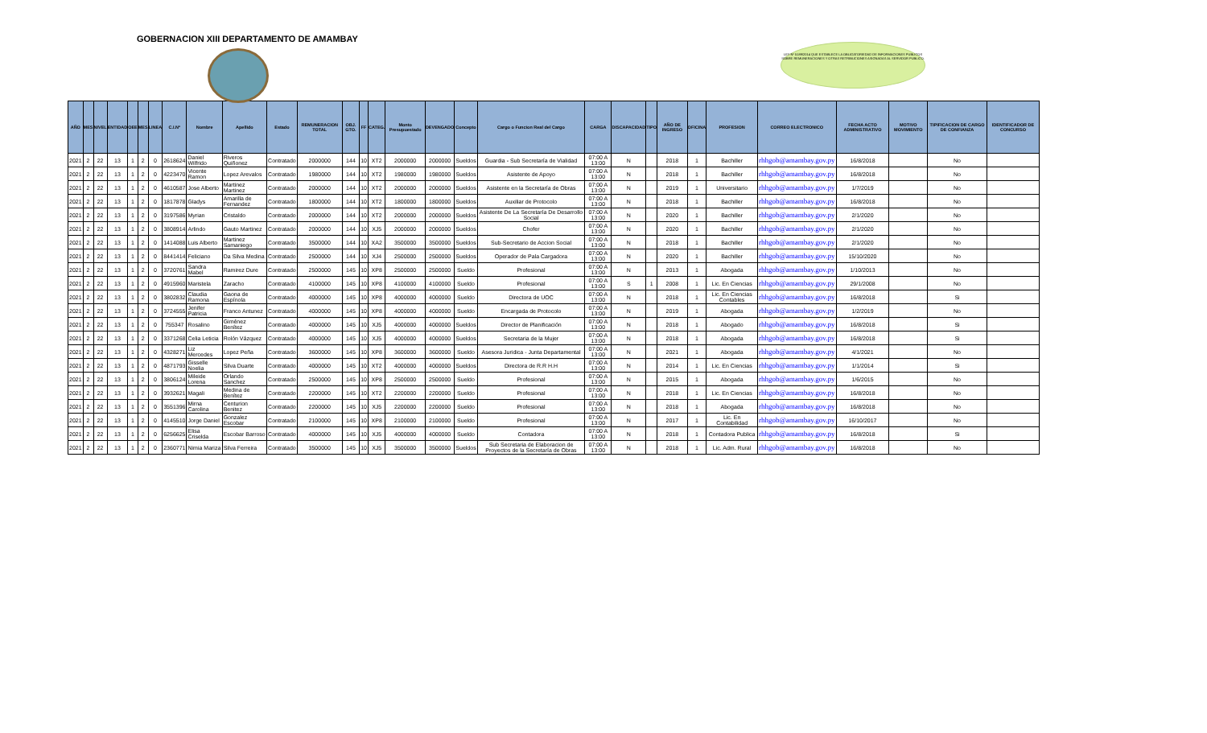GOBERNACION XIII DEPARTAMENTO DE AMAMBAY
LEY Nº 5189/2014 QUE ESTABLECE LA OBLIGATORIEDAD DE INFORMACIONES PUBLICOS SOBRE REMUNERACIONES Y OTRAS RETRIBUCIONES ASIGNADAS AL SERVIDOR PUBLICO.
| AÑO | MES | NIVEL | ENTIDAD | OEE | MES | LINEA | C.I.Nº | Nombre | Apellido | Estado | REMUNERACION TOTAL | OBJ. GTO. | FF | CATEG. | Monto Presupuestado | DEVENGADO | Concepto | Cargo o Funcion Real del Cargo | CARGA | DISCAPACIDAD | TIPO | AÑO DE INGRESO | OFICINA | PROFESION | CORREO ELECTRONICO | FECHA ACTO ADMINISTRATIVO | MOTIVO MOVIMIENTO | TIPIFICACION DE CARGO DE CONFIANZA | IDENTIFICADOR DE CONCURSO |
| --- | --- | --- | --- | --- | --- | --- | --- | --- | --- | --- | --- | --- | --- | --- | --- | --- | --- | --- | --- | --- | --- | --- | --- | --- | --- | --- | --- | --- | --- |
| 2021 | 2 | 22 | 13 | 1 | 2 | 0 | 2618624 | Daniel Wilfrido | Riveros Quiñonez | Contratado | 2000000 | 144 | 10 | XT2 | 2000000 | 2000000 | Sueldos | Guardia - Sub Secretaría de Vialidad | 07:00 A 13:00 | N | | 2018 | 1 | Bachiller | rhhgob@amambay.gov.py | 16/8/2018 | | No | |
| 2021 | 2 | 22 | 13 | 1 | 2 | 0 | 4223470 | Vicente Ramon | Lopez Arevalos | Contratado | 1980000 | 144 | 10 | XT2 | 1980000 | 1980000 | Sueldos | Asistente de Apoyo | 07:00 A 13:00 | N | | 2018 | 1 | Bachiller | rhhgob@amambay.gov.py | 16/8/2018 | | No | |
| 2021 | 2 | 22 | 13 | 1 | 2 | 0 | 4610587 | Jose Alberto | Martinez Martinez | Contratado | 2000000 | 144 | 10 | XT2 | 2000000 | 2000000 | Sueldos | Asistente en la Secretaría de Obras | 07:00 A 13:00 | N | | 2019 | 1 | Universitario | rhhgob@amambay.gov.py | 1/7/2019 | | No | |
| 2021 | 2 | 22 | 13 | 1 | 2 | 0 | 1817878 | Gladys | Amarilla de Fernandez | Contratado | 1800000 | 144 | 10 | XT2 | 1800000 | 1800000 | Sueldos | Auxiliar de Protocolo | 07:00 A 13:00 | N | | 2018 | 1 | Bachiller | rhhgob@amambay.gov.py | 16/8/2018 | | No | |
| 2021 | 2 | 22 | 13 | 1 | 2 | 0 | 3197586 | Myrian | Cristaldo | Contratado | 2000000 | 144 | 10 | XT2 | 2000000 | 2000000 | Sueldos | Asistente De La Secretaría De Desarrollo Social | 07:00 A 13:00 | N | | 2020 | 1 | Bachiller | rhhgob@amambay.gov.py | 2/1/2020 | | No | |
| 2021 | 2 | 22 | 13 | 1 | 2 | 0 | 3808914 | Arlindo | Gauto Martinez | Contratado | 2000000 | 144 | 10 | XJ5 | 2000000 | 2000000 | Sueldos | Chofer | 07:00 A 13:00 | N | | 2020 | 1 | Bachiller | rhhgob@amambay.gov.py | 2/1/2020 | | No | |
| 2021 | 2 | 22 | 13 | 1 | 2 | 0 | 1414088 | Luis Alberto | Martinez Samaniego | Contratado | 3500000 | 144 | 10 | XA2 | 3500000 | 3500000 | Sueldos | Sub-Secretario de Accion Social | 07:00 A 13:00 | N | | 2018 | 1 | Bachiller | rhhgob@amambay.gov.py | 2/1/2020 | | No | |
| 2021 | 2 | 22 | 13 | 1 | 2 | 0 | 8441414 | Feliciano | Da Silva Medina | Contratado | 2500000 | 144 | 10 | XJ4 | 2500000 | 2500000 | Sueldos | Operador de Pala Cargadora | 07:00 A 13:00 | N | | 2020 | 1 | Bachiller | rhhgob@amambay.gov.py | 15/10/2020 | | No | |
| 2021 | 2 | 22 | 13 | 1 | 2 | 0 | 3720761 | Sandra Mabel | Ramirez Dure | Contratado | 2500000 | 145 | 10 | XP8 | 2500000 | 2500000 | Sueldo | Profesional | 07:00 A 13:00 | N | | 2013 | 1 | Abogada | rhhgob@amambay.gov.py | 1/10/2013 | | No | |
| 2021 | 2 | 22 | 13 | 1 | 2 | 0 | 4915960 | Maristela | Zaracho | Contratado | 4100000 | 145 | 10 | XP8 | 4100000 | 4100000 | Sueldo | Profesional | 07:00 A 13:00 | S | 1 | 2008 | 1 | Lic. En Ciencias | rhhgob@amambay.gov.py | 29/1/2008 | | No | |
| 2021 | 2 | 22 | 13 | 1 | 2 | 0 | 3802832 | Claudia Ramona | Gaona de Espínola | Contratado | 4000000 | 145 | 10 | XP8 | 4000000 | 4000000 | Sueldo | Directora de UOC | 07:00 A 13:00 | N | | 2018 | 1 | Lic. En Ciencias Contables | rhhgob@amambay.gov.py | 16/8/2018 | | Si | |
| 2021 | 2 | 22 | 13 | 1 | 2 | 0 | 3724555 | Jenifer Patricia | Franco Antunez | Contratado | 4000000 | 145 | 10 | XP8 | 4000000 | 4000000 | Sueldo | Encargada de Protocolo | 07:00 A 13:00 | N | | 2019 | 1 | Abogada | rhhgob@amambay.gov.py | 1/2/2019 | | No | |
| 2021 | 2 | 22 | 13 | 1 | 2 | 0 | 755347 | Rosalino | Giménez Benítez | Contratado | 4000000 | 145 | 10 | XJ5 | 4000000 | 4000000 | Sueldos | Director de Planificación | 07:00 A 13:00 | N | | 2018 | 1 | Abogado | rhhgob@amambay.gov.py | 16/8/2018 | | Si | |
| 2021 | 2 | 22 | 13 | 1 | 2 | 0 | 3371268 | Celia Leticia | Rolón Vázquez | Contratado | 4000000 | 145 | 10 | XJ5 | 4000000 | 4000000 | Sueldos | Secretaria de la Mujer | 07:00 A 13:00 | N | | 2018 | 1 | Abogada | rhhgob@amambay.gov.py | 16/8/2018 | | Si | |
| 2021 | 2 | 22 | 13 | 1 | 2 | 0 | 4328271 | Liz Mercedes | Lopez Peña | Contratado | 3600000 | 145 | 10 | XP8 | 3600000 | 3600000 | Sueldo | Asesora Juridica - Junta Departamental | 07:00 A 13:00 | N | | 2021 | 1 | Abogada | rhhgob@amambay.gov.py | 4/1/2021 | | No | |
| 2021 | 2 | 22 | 13 | 1 | 2 | 0 | 4871793 | Gisselle Noelia | Silva Duarte | Contratado | 4000000 | 145 | 10 | XT2 | 4000000 | 4000000 | Sueldos | Directora de R.R H.H | 07:00 A 13:00 | N | | 2014 | 1 | Lic. En Ciencias | rhhgob@amambay.gov.py | 1/1/2014 | | Si | |
| 2021 | 2 | 22 | 13 | 1 | 2 | 0 | 3806124 | Mileide Lorena | Orlando Sanchez | Contratado | 2500000 | 145 | 10 | XP8 | 2500000 | 2500000 | Sueldo | Profesional | 07:00 A 13:00 | N | | 2015 | 1 | Abogada | rhhgob@amambay.gov.py | 1/6/2015 | | No | |
| 2021 | 2 | 22 | 13 | 1 | 2 | 0 | 3932621 | Magali | Medina de Benítez | Contratado | 2200000 | 145 | 10 | XT2 | 2200000 | 2200000 | Sueldo | Profesional | 07:00 A 13:00 | N | | 2018 | 1 | Lic. En Ciencias | rhhgob@amambay.gov.py | 16/8/2018 | | No | |
| 2021 | 2 | 22 | 13 | 1 | 2 | 0 | 3551396 | Mirna Carolina | Centurion Benitez | Contratado | 2200000 | 145 | 10 | XJ5 | 2200000 | 2200000 | Sueldo | Profesional | 07:00 A 13:00 | N | | 2018 | 1 | Abogada | rhhgob@amambay.gov.py | 16/8/2018 | | No | |
| 2021 | 2 | 22 | 13 | 1 | 2 | 0 | 4145510 | Jorge Daniel | Gonzalez Escobar | Contratado | 2100000 | 145 | 10 | XP8 | 2100000 | 2100000 | Sueldo | Profesional | 07:00 A 13:00 | N | | 2017 | 1 | Lic. En Contabilidad | rhhgob@amambay.gov.py | 16/10/2017 | | No | |
| 2021 | 2 | 22 | 13 | 1 | 2 | 0 | 6256625 | Elisa Criselda | Escobar Barroso | Contratado | 4000000 | 145 | 10 | XJ5 | 4000000 | 4000000 | Sueldo | Contadora | 07:00 A 13:00 | N | | 2018 | 1 | Contadora Publica | rhhgob@amambay.gov.py | 16/8/2018 | | Si | |
| 2021 | 2 | 22 | 13 | 1 | 2 | 0 | 2360771 | Nimia Mariza | Silva Ferreira | Contratado | 3500000 | 145 | 10 | XJ5 | 3500000 | 3500000 | Sueldos | Sub Secretaria de Elaboracion de Proyectos de la Secretaría de Obras | 07:00 A 13:00 | N | | 2018 | 1 | Lic. Adm. Rural | rhhgob@amambay.gov.py | 16/8/2018 | | No | |